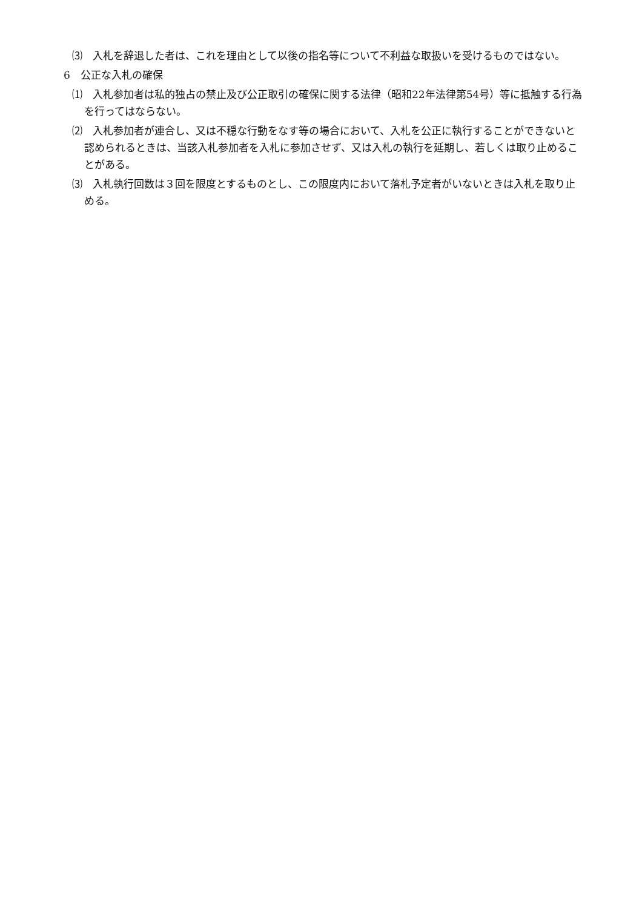⑶　入札を辞退した者は、これを理由として以後の指名等について不利益な取扱いを受けるものではない。
6　公正な入札の確保
⑴　入札参加者は私的独占の禁止及び公正取引の確保に関する法律（昭和22年法律第54号）等に抵触する行為を行ってはならない。
⑵　入札参加者が連合し、又は不穏な行動をなす等の場合において、入札を公正に執行することができないと認められるときは、当該入札参加者を入札に参加させず、又は入札の執行を延期し、若しくは取り止めることがある。
⑶　入札執行回数は３回を限度とするものとし、この限度内において落札予定者がいないときは入札を取り止める。